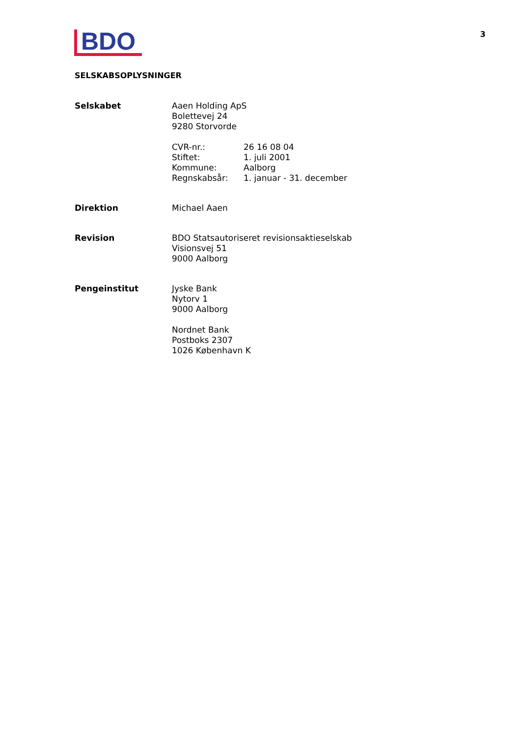BDO
3
SELSKABSOPLYSNINGER
| Selskabet | Aaen Holding ApS Bolettevej 24 9280 Storvorde / CVR-nr.: / 26 16 08 04 / / Stiftet: / 1. juli 2001 / / Kommune: / Aalborg / / Regnskabsår: / 1. januar - 31. december / |
| Direktion | Michael Aaen |
| Revision | BDO Statsautoriseret revisionsaktieselskab Visionsvej 51 9000 Aalborg |
| Pengeinstitut | Jyske Bank Nytorv 1 9000 Aalborg Nordnet Bank Postboks 2307 1026 København K |